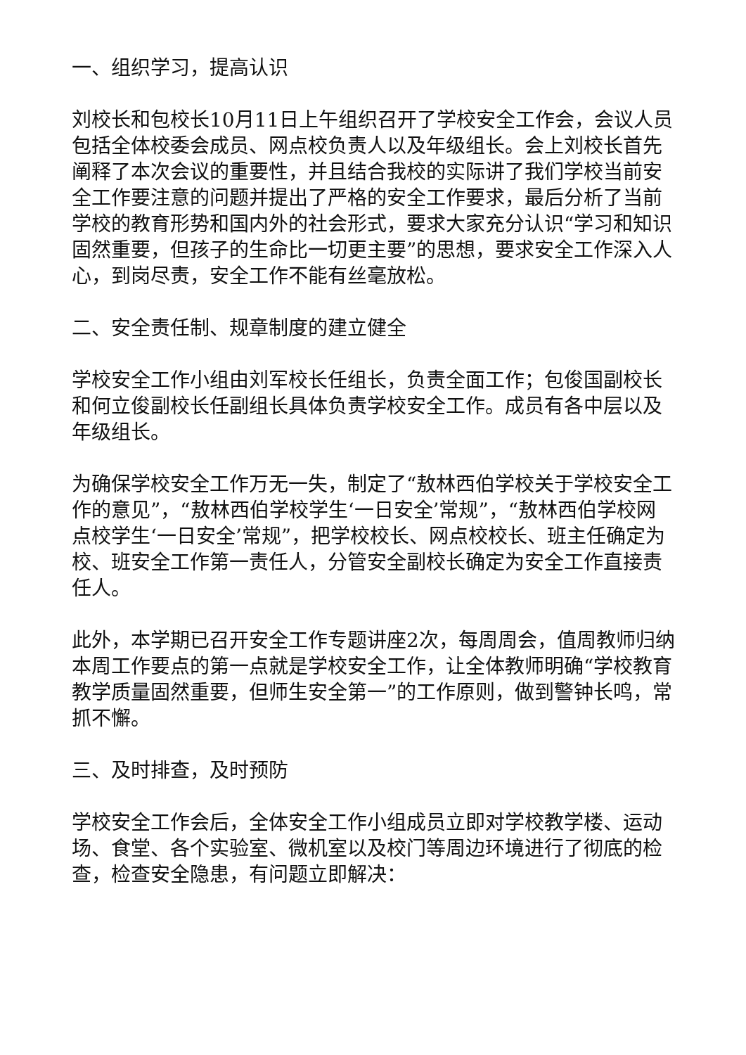一、组织学习，提高认识
刘校长和包校长10月11日上午组织召开了学校安全工作会，会议人员包括全体校委会成员、网点校负责人以及年级组长。会上刘校长首先阐释了本次会议的重要性，并且结合我校的实际讲了我们学校当前安全工作要注意的问题并提出了严格的安全工作要求，最后分析了当前学校的教育形势和国内外的社会形式，要求大家充分认识“学习和知识固然重要，但孩子的生命比一切更主要”的思想，要求安全工作深入人心，到岗尽责，安全工作不能有丝毫放松。
二、安全责任制、规章制度的建立健全
学校安全工作小组由刘军校长任组长，负责全面工作；包俊国副校长和何立俊副校长任副组长具体负责学校安全工作。成员有各中层以及年级组长。
为确保学校安全工作万无一失，制定了“敖林西伯学校关于学校安全工作的意见”，“敖林西伯学校学生‘一日安全’常规”，“敖林西伯学校网点校学生‘一日安全’常规”，把学校校长、网点校校长、班主任确定为校、班安全工作第一责任人，分管安全副校长确定为安全工作直接责任人。
此外，本学期已召开安全工作专题讲座2次，每周周会，值周教师归纳本周工作要点的第一点就是学校安全工作，让全体教师明确“学校教育教学质量固然重要，但师生安全第一”的工作原则，做到警钟长鸣，常抓不懈。
三、及时排查，及时预防
学校安全工作会后，全体安全工作小组成员立即对学校教学楼、运动场、食堂、各个实验室、微机室以及校门等周边环境进行了彻底的检查，检查安全隐患，有问题立即解决：